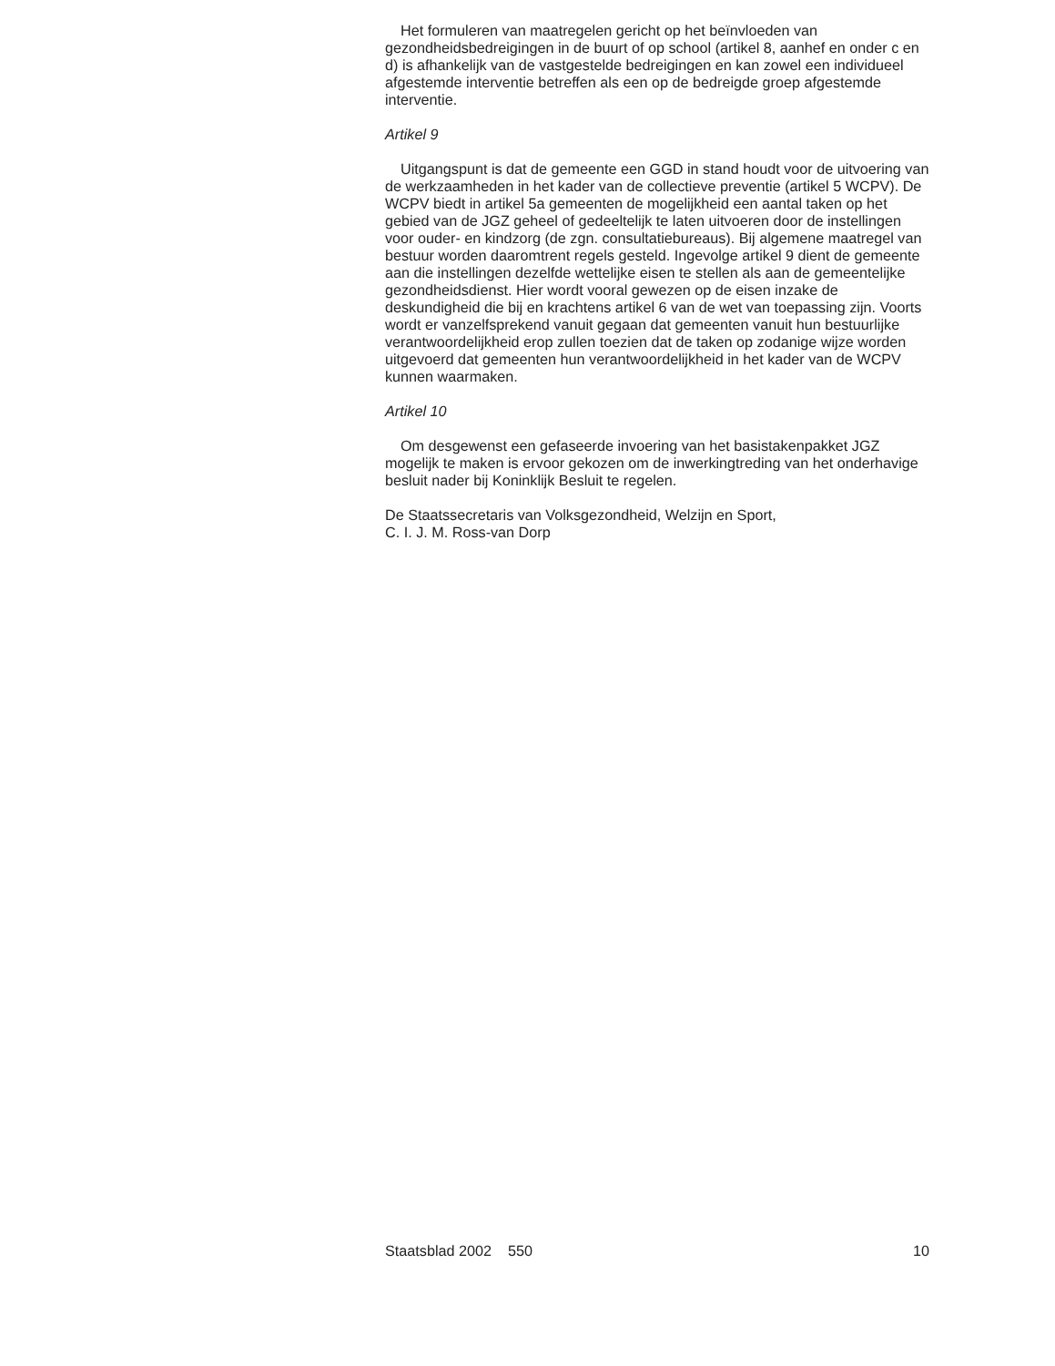Het formuleren van maatregelen gericht op het beïnvloeden van gezondheidsbedreigingen in de buurt of op school (artikel 8, aanhef en onder c en d) is afhankelijk van de vastgestelde bedreigingen en kan zowel een individueel afgestemde interventie betreffen als een op de bedreigde groep afgestemde interventie.
Artikel 9
Uitgangspunt is dat de gemeente een GGD in stand houdt voor de uitvoering van de werkzaamheden in het kader van de collectieve preventie (artikel 5 WCPV). De WCPV biedt in artikel 5a gemeenten de mogelijkheid een aantal taken op het gebied van de JGZ geheel of gedeeltelijk te laten uitvoeren door de instellingen voor ouder- en kindzorg (de zgn. consultatiebureaus). Bij algemene maatregel van bestuur worden daaromtrent regels gesteld. Ingevolge artikel 9 dient de gemeente aan die instellingen dezelfde wettelijke eisen te stellen als aan de gemeentelijke gezondheidsdienst. Hier wordt vooral gewezen op de eisen inzake de deskundigheid die bij en krachtens artikel 6 van de wet van toepassing zijn. Voorts wordt er vanzelfsprekend vanuit gegaan dat gemeenten vanuit hun bestuurlijke verantwoordelijkheid erop zullen toezien dat de taken op zodanige wijze worden uitgevoerd dat gemeenten hun verantwoordelijkheid in het kader van de WCPV kunnen waarmaken.
Artikel 10
Om desgewenst een gefaseerde invoering van het basistakenpakket JGZ mogelijk te maken is ervoor gekozen om de inwerkingtreding van het onderhavige besluit nader bij Koninklijk Besluit te regelen.
De Staatssecretaris van Volksgezondheid, Welzijn en Sport,
C. I. J. M. Ross-van Dorp
Staatsblad 2002 550 10